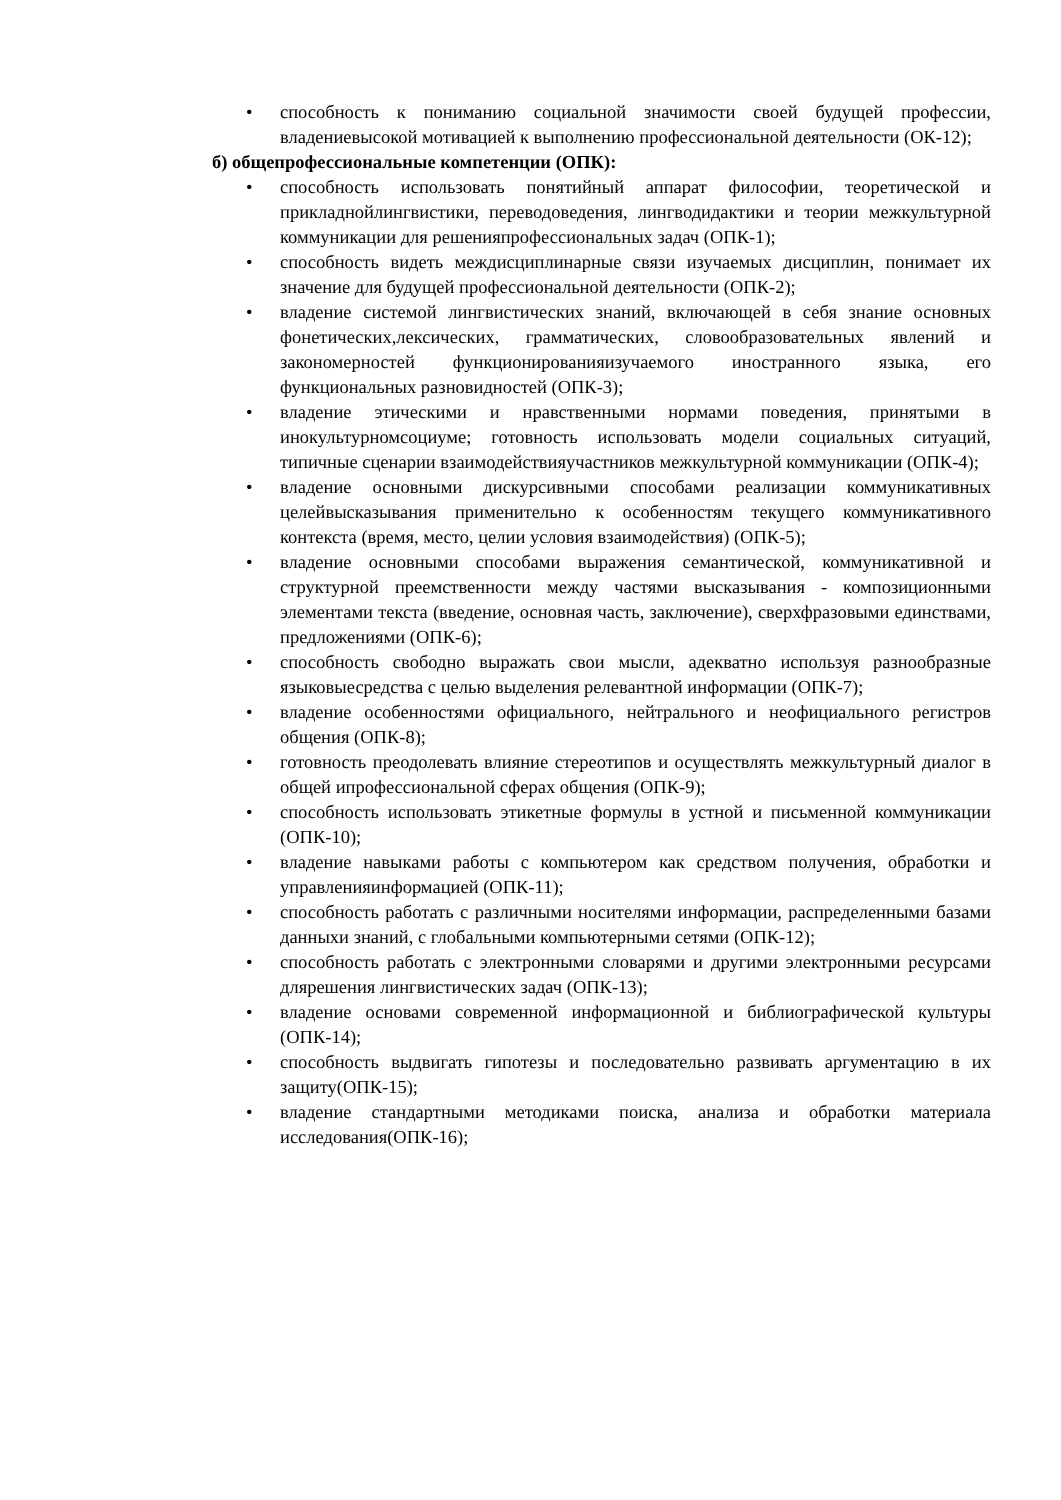• способность к пониманию социальной значимости своей будущей профессии, владениевысокой мотивацией к выполнению профессиональной деятельности (ОК-12);
б) общепрофессиональные компетенции (ОПК):
• способность использовать понятийный аппарат философии, теоретической и прикладнойлингвистики, переводоведения, лингводидактики и теории межкультурной коммуникации для решенияпрофессиональных задач (ОПК-1);
• способность видеть междисциплинарные связи изучаемых дисциплин, понимает их значение для будущей профессиональной деятельности (ОПК-2);
• владение системой лингвистических знаний, включающей в себя знание основных фонетических,лексических, грамматических, словообразовательных явлений и закономерностей функционированияизучаемого иностранного языка, его функциональных разновидностей (ОПК-3);
• владение этическими и нравственными нормами поведения, принятыми в инокультурномсоциуме; готовность использовать модели социальных ситуаций, типичные сценарии взаимодействияучастников межкультурной коммуникации (ОПК-4);
• владение основными дискурсивными способами реализации коммуникативных целейвысказывания применительно к особенностям текущего коммуникативного контекста (время, место, целии условия взаимодействия) (ОПК-5);
• владение основными способами выражения семантической, коммуникативной и структурной преемственности между частями высказывания - композиционными элементами текста (введение, основная часть, заключение), сверхфразовыми единствами, предложениями (ОПК-6);
• способность свободно выражать свои мысли, адекватно используя разнообразные языковыесредства с целью выделения релевантной информации (ОПК-7);
• владение особенностями официального, нейтрального и неофициального регистров общения (ОПК-8);
• готовность преодолевать влияние стереотипов и осуществлять межкультурный диалог в общей ипрофессиональной сферах общения (ОПК-9);
• способность использовать этикетные формулы в устной и письменной коммуникации (ОПК-10);
• владение навыками работы с компьютером как средством получения, обработки и управленияинформацией (ОПК-11);
• способность работать с различными носителями информации, распределенными базами данныхи знаний, с глобальными компьютерными сетями (ОПК-12);
• способность работать с электронными словарями и другими электронными ресурсами длярешения лингвистических задач (ОПК-13);
• владение основами современной информационной и библиографической культуры (ОПК-14);
• способность выдвигать гипотезы и последовательно развивать аргументацию в их защиту(ОПК-15);
• владение стандартными методиками поиска, анализа и обработки материала исследования(ОПК-16);